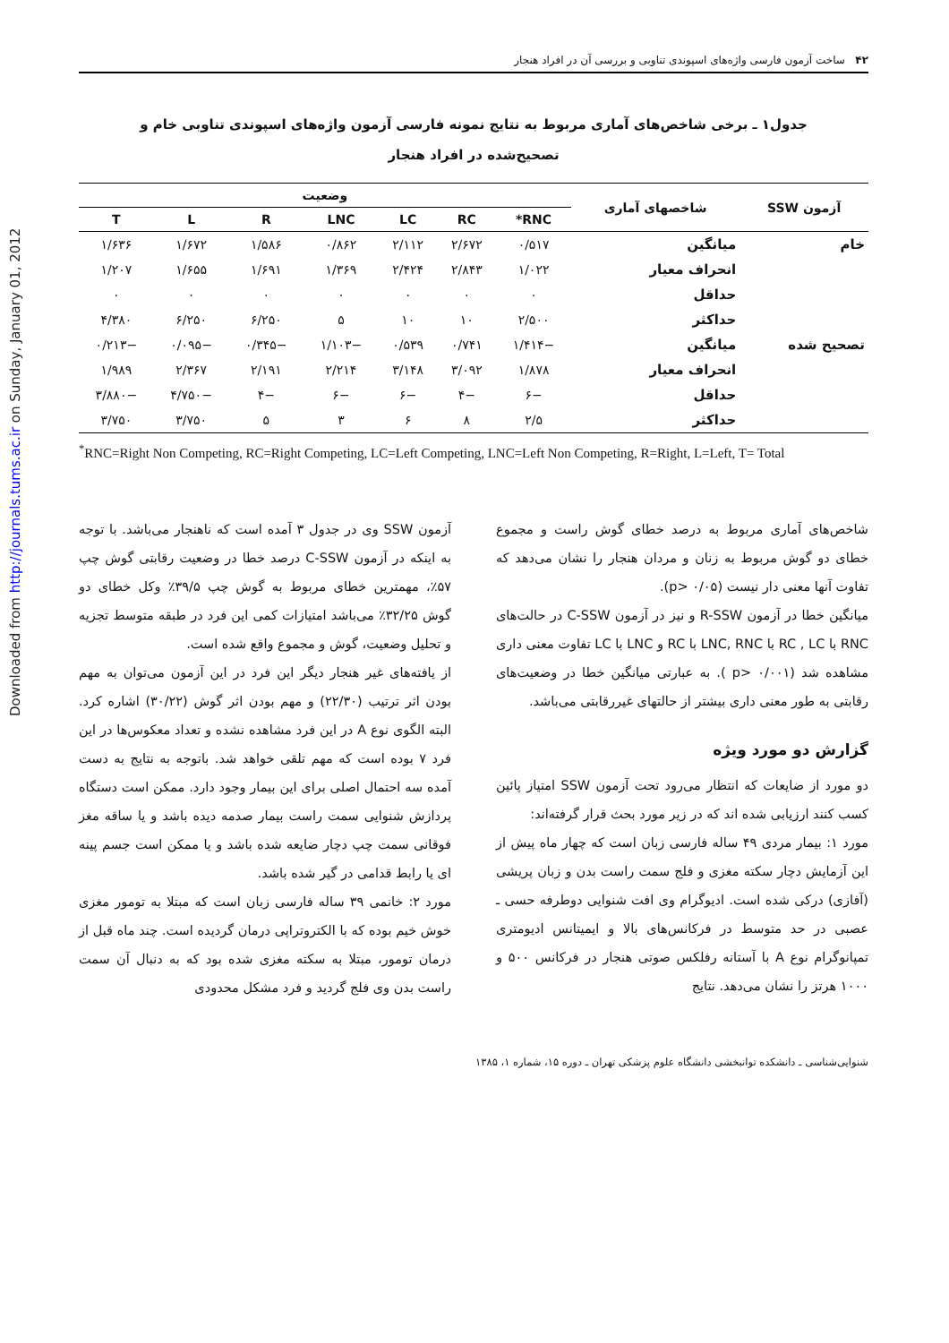Downloaded from http://journals.tums.ac.ir on Sunday, January 01, 2012
۴۲ ساخت آزمون فارسی واژه‌های اسپوندی تناوبی و بررسی آن در افراد هنجار
جدول۱ ـ برخی شاخص‌های آماری مربوط به نتایج نمونه فارسی آزمون واژه‌های اسپوندی تناوبی خام و تصحیح‌شده در افراد هنجار
| آزمون SSW | شاخصهای آماری | وضعیت | | | | | | |
| --- | --- | --- | --- | --- | --- | --- | --- | --- |
| | | RNC* | RC | LC | LNC | R | L | T |
| خام | میانگین | ۰/۵۱۷ | ۲/۶۷۲ | ۲/۱۱۲ | ۰/۸۶۲ | ۱/۵۸۶ | ۱/۶۷۲ | ۱/۶۳۶ |
| | انحراف معیار | ۱/۰۲۲ | ۲/۸۴۳ | ۲/۴۲۴ | ۱/۳۶۹ | ۱/۶۹۱ | ۱/۶۵۵ | ۱/۲۰۷ |
| | حداقل | ۰ | ۰ | ۰ | ۰ | ۰ | ۰ | ۰ |
| | حداکثر | ۲/۵۰۰ | ۱۰ | ۱۰ | ۵ | ۶/۲۵۰ | ۶/۲۵۰ | ۴/۳۸۰ |
| تصحیح شده | میانگین | −۱/۴۱۴ | ۰/۷۴۱ | ۰/۵۳۹ | −۱/۱۰۳ | −۰/۳۴۵ | −۰/۰۹۵ | −۰/۲۱۳ |
| | انحراف معیار | ۱/۸۷۸ | ۳/۰۹۲ | ۳/۱۴۸ | ۲/۲۱۴ | ۲/۱۹۱ | ۲/۳۶۷ | ۱/۹۸۹ |
| | حداقل | −۶ | −۴ | −۶ | −۶ | −۴ | −۴/۷۵۰ | −۳/۸۸۰ |
| | حداکثر | ۲/۵ | ۸ | ۶ | ۳ | ۵ | ۳/۷۵۰ | ۳/۷۵۰ |
<sup>*</sup> RNC=Right Non Competing, RC=Right Competing, LC=Left Competing, LNC=Left Non Competing, R=Right, L=Left, T= Total
شاخص‌های آماری مربوط به درصد خطای گوش راست و مجموع خطای دو گوش مربوط به زنان و مردان هنجار را نشان می‌دهد که تفاوت آنها معنی دار نیست (p> ۰/۰۵).
میانگین خطا در آزمون R-SSW و نیز در آزمون C-SSW در حالت‌های RNC با RC , LC با LNC, RNC با RC و LNC با LC تفاوت معنی داری مشاهده شد (p> ۰/۰۰۱ ). به عبارتی میانگین خطا در وضعیت‌های رقابتی به طور معنی داری بیشتر از حالتهای غیررقابتی می‌باشد.
گزارش دو مورد ویژه
دو مورد از ضایعات که انتظار می‌رود تحت آزمون SSW امتیاز پائین کسب کنند ارزیابی شده اند که در زیر مورد بحث قرار گرفته‌اند:
مورد ۱: بیمار مردی ۴۹ ساله فارسی زبان است که چهار ماه پیش از این آزمایش دچار سکته مغزی و فلج سمت راست بدن و زبان پریشی (آفازی) درکی شده است. ادیوگرام وی افت شنوایی دوطرفه حسی ـ عصبی در حد متوسط در فرکانس‌های بالا و ایمیتانس ادیومتری تمپانوگرام نوع A با آستانه رفلکس صوتی هنجار در فرکانس ۵۰۰ و ۱۰۰۰ هرتز را نشان می‌دهد. نتایج
آزمون SSW وی در جدول ۳ آمده است که ناهنجار می‌باشد. با توجه به اینکه در آزمون C-SSW درصد خطا در وضعیت رقابتی گوش چپ ۵۷٪، مهمترین خطای مربوط به گوش چپ ۳۹/۵٪ وکل خطای دو گوش ۳۲/۲۵٪ می‌باشد امتیازات کمی این فرد در طبقه متوسط تجزیه و تحلیل وضعیت، گوش و مجموع واقع شده است.
از یافته‌های غیر هنجار دیگر این فرد در این آزمون می‌توان به مهم بودن اثر ترتیب (۲۲/۳۰) و مهم بودن اثر گوش (۳۰/۲۲) اشاره کرد. البته الگوی نوع A در این فرد مشاهده نشده و تعداد معکوس‌ها در این فرد ۷ بوده است که مهم تلقی خواهد شد. باتوجه به نتایج به دست آمده سه احتمال اصلی برای این بیمار وجود دارد. ممکن است دستگاه پردازش شنوایی سمت راست بیمار صدمه دیده باشد و یا ساقه مغز فوقانی سمت چپ دچار ضایعه شده باشد و یا ممکن است جسم پینه ای یا رابط قدامی در گیر شده باشد.
مورد ۲: خانمی ۳۹ ساله فارسی زبان است که مبتلا به تومور مغزی خوش خیم بوده که با الکتروتراپی درمان گردیده است. چند ماه قبل از درمان تومور، مبتلا به سکته مغزی شده بود که به دنبال آن سمت راست بدن وی فلج گردید و فرد مشکل محدودی
شنوایی‌شناسی ـ دانشکده توانبخشی دانشگاه علوم پزشکی تهران ـ دوره ۱۵، شماره ۱، ۱۳۸۵